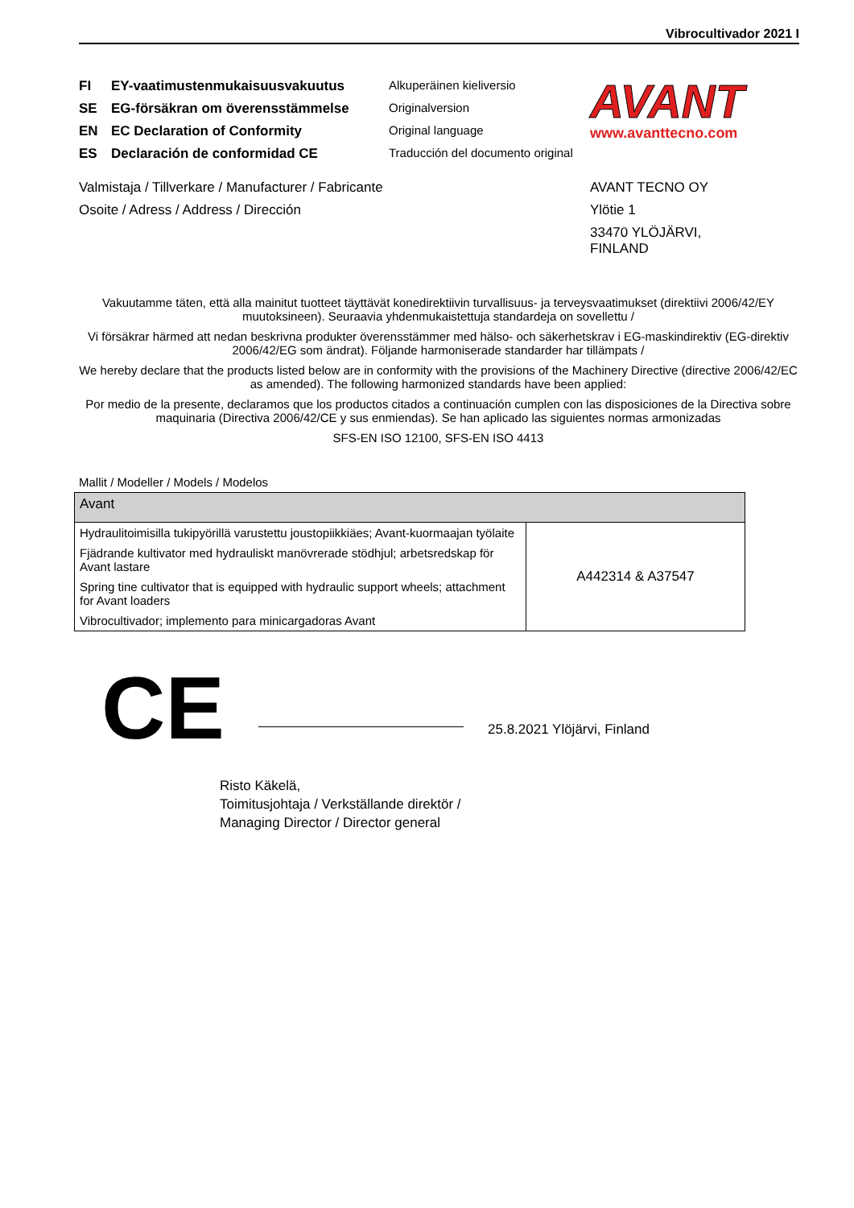Vibrocultivador 2021 I
FI EY-vaatimustenmukaisuusvakuutus
SE EG-försäkran om överensstämmelse
EN EC Declaration of Conformity
ES Declaración de conformidad CE
Alkuperäinen kieliversio
Originalversion
Original language
Traducción del documento original
AVANT
www.avanttecno.com
Valmistaja / Tillverkare / Manufacturer / Fabricante
Osoite / Adress / Address / Dirección
AVANT TECNO OY
Ylötie 1
33470 YLÖJÄRVI,
FINLAND
Vakuutamme täten, että alla mainitut tuotteet täyttävät konedirektiivin turvallisuus- ja terveysvaatimukset (direktiivi 2006/42/EY muutoksineen). Seuraavia yhdenmukaistettuja standardeja on sovellettu /
Vi försäkrar härmed att nedan beskrivna produkter överensstämmer med hälso- och säkerhetskrav i EG-maskindirektiv (EG-direktiv 2006/42/EG som ändrat). Följande harmoniserade standarder har tillämpats /
We hereby declare that the products listed below are in conformity with the provisions of the Machinery Directive (directive 2006/42/EC as amended). The following harmonized standards have been applied:
Por medio de la presente, declaramos que los productos citados a continuación cumplen con las disposiciones de la Directiva sobre maquinaria (Directiva 2006/42/CE y sus enmiendas). Se han aplicado las siguientes normas armonizadas
SFS-EN ISO 12100, SFS-EN ISO 4413
Mallit / Modeller / Models / Modelos
| Avant | |
| Hydraulitoimisilla tukipyörillä varustettu joustopiikkiäes; Avant-kuormaajan työlaite Fjädrande kultivator med hydrauliskt manövrerade stödhjul; arbetsredskap för Avant lastare Spring tine cultivator that is equipped with hydraulic support wheels; attachment for Avant loaders Vibrocultivador; implemento para minicargadoras Avant | A442314 & A37547 |
CE
25.8.2021 Ylöjärvi, Finland
Risto Käkelä,
Toimitusjohtaja / Verkställande direktör /
Managing Director / Director general